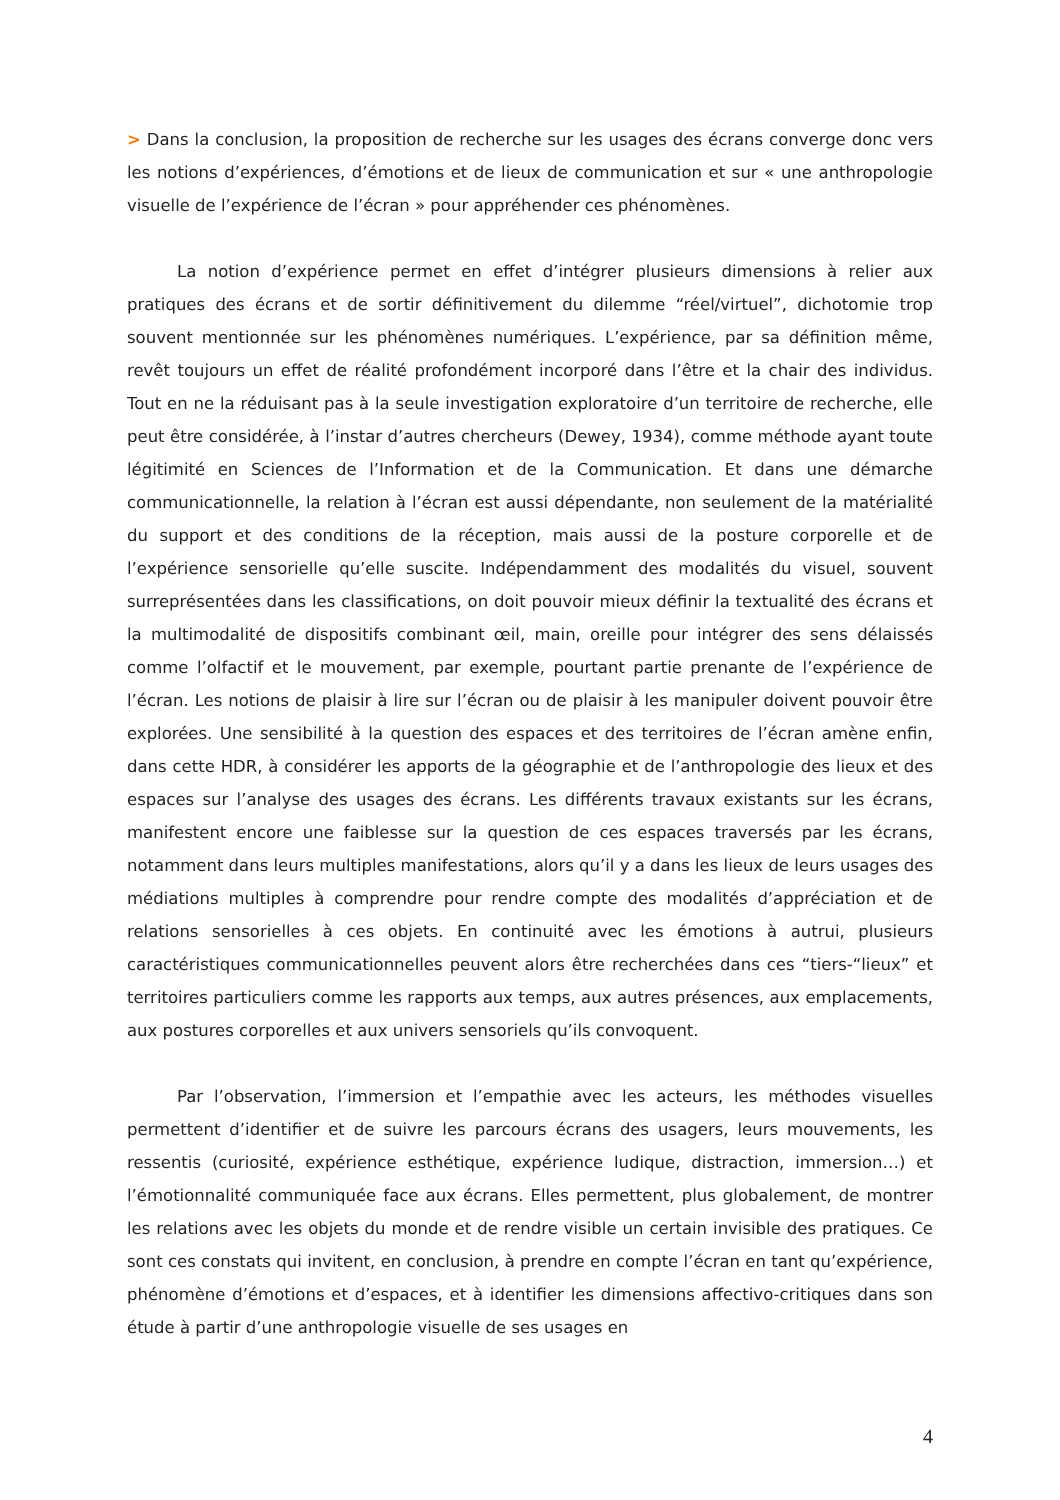> Dans la conclusion, la proposition de recherche sur les usages des écrans converge donc vers les notions d’expériences, d’émotions et de lieux de communication et sur « une anthropologie visuelle de l’expérience de l’écran » pour appréhender ces phénomènes.
La notion d’expérience permet en effet d’intégrer plusieurs dimensions à relier aux pratiques des écrans et de sortir définitivement du dilemme “réel/virtuel”, dichotomie trop souvent mentionnée sur les phénomènes numériques. L’expérience, par sa définition même, revêt toujours un effet de réalité profondément incorporé dans l’être et la chair des individus. Tout en ne la réduisant pas à la seule investigation exploratoire d’un territoire de recherche, elle peut être considérée, à l’instar d’autres chercheurs (Dewey, 1934), comme méthode ayant toute légitimité en Sciences de l’Information et de la Communication. Et dans une démarche communicationnelle, la relation à l’écran est aussi dépendante, non seulement de la matérialité du support et des conditions de la réception, mais aussi de la posture corporelle et de l’expérience sensorielle qu’elle suscite. Indépendamment des modalités du visuel, souvent surreprésentées dans les classifications, on doit pouvoir mieux définir la textualité des écrans et la multimodalité de dispositifs combinant œil, main, oreille pour intégrer des sens délaissés comme l’olfactif et le mouvement, par exemple, pourtant partie prenante de l’expérience de l’écran. Les notions de plaisir à lire sur l’écran ou de plaisir à les manipuler doivent pouvoir être explorées. Une sensibilité à la question des espaces et des territoires de l’écran amène enfin, dans cette HDR, à considérer les apports de la géographie et de l’anthropologie des lieux et des espaces sur l’analyse des usages des écrans. Les différents travaux existants sur les écrans, manifestent encore une faiblesse sur la question de ces espaces traversés par les écrans, notamment dans leurs multiples manifestations, alors qu’il y a dans les lieux de leurs usages des médiations multiples à comprendre pour rendre compte des modalités d’appréciation et de relations sensorielles à ces objets. En continuité avec les émotions à autrui, plusieurs caractéristiques communicationnelles peuvent alors être recherchées dans ces “tiers-“lieux” et territoires particuliers comme les rapports aux temps, aux autres présences, aux emplacements, aux postures corporelles et aux univers sensoriels qu’ils convoquent.
Par l’observation, l’immersion et l’empathie avec les acteurs, les méthodes visuelles permettent d’identifier et de suivre les parcours écrans des usagers, leurs mouvements, les ressentis (curiosité, expérience esthétique, expérience ludique, distraction, immersion…) et l’émotionnalité communiquée face aux écrans. Elles permettent, plus globalement, de montrer les relations avec les objets du monde et de rendre visible un certain invisible des pratiques. Ce sont ces constats qui invitent, en conclusion, à prendre en compte l’écran en tant qu’expérience, phénomène d’émotions et d’espaces, et à identifier les dimensions affectivo-critiques dans son étude à partir d’une anthropologie visuelle de ses usages en
4